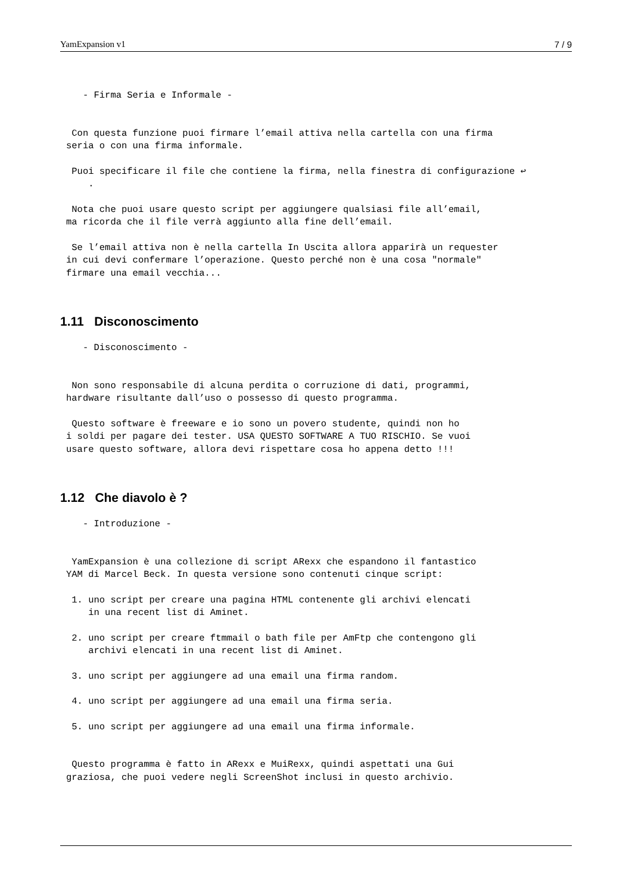YamExpansion v1 7 / 9
   - Firma Seria e Informale -
 Con questa funzione puoi firmare l’email attiva nella cartella con una firma
seria o con una firma informale.
 Puoi specificare il file che contiene la firma, nella finestra di configurazione ↩
    .
 Nota che puoi usare questo script per aggiungere qualsiasi file all’email,
ma ricorda che il file verrà aggiunto alla fine dell’email.
 Se l’email attiva non è nella cartella In Uscita allora apparirà un requester
in cui devi confermare l’operazione. Questo perché non è una cosa "normale"
firmare una email vecchia...
1.11 Disconoscimento
   - Disconoscimento -
 Non sono responsabile di alcuna perdita o corruzione di dati, programmi,
hardware risultante dall’uso o possesso di questo programma.
 Questo software è freeware e io sono un povero studente, quindi non ho
i soldi per pagare dei tester. USA QUESTO SOFTWARE A TUO RISCHIO. Se vuoi
usare questo software, allora devi rispettare cosa ho appena detto !!!
1.12 Che diavolo è ?
   - Introduzione -
 YamExpansion è una collezione di script ARexx che espandono il fantastico
YAM di Marcel Beck. In questa versione sono contenuti cinque script:
 1. uno script per creare una pagina HTML contenente gli archivi elencati
    in una recent list di Aminet.
 2. uno script per creare ftmmail o bath file per AmFtp che contengono gli
    archivi elencati in una recent list di Aminet.
 3. uno script per aggiungere ad una email una firma random.
 4. uno script per aggiungere ad una email una firma seria.
 5. uno script per aggiungere ad una email una firma informale.
 Questo programma è fatto in ARexx e MuiRexx, quindi aspettati una Gui
graziosa, che puoi vedere negli ScreenShot inclusi in questo archivio.